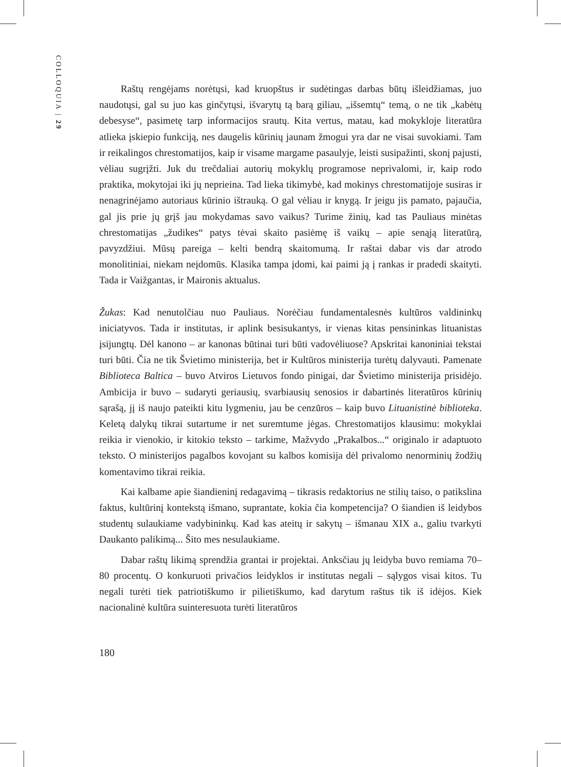COLLOQUIA | 29
Raštų rengėjams norėtųsi, kad kruopštus ir sudėtingas darbas būtų išleidžiamas, juo naudotųsi, gal su juo kas ginčytųsi, išvarytų tą barą giliau, „išsemtų“ temą, o ne tik „kabėtų debesyse“, pasimetę tarp informacijos srautų. Kita vertus, matau, kad mokykloje literatūra atlieka įskiepio funkciją, nes daugelis kūrinių jaunam žmogui yra dar ne visai suvokiami. Tam ir reikalingos chrestomatijos, kaip ir visame margame pasaulyje, leisti susipažinti, skonį pajusti, vėliau sugrįžti. Juk du trečdaliai autorių mokyklų programose neprivalomi, ir, kaip rodo praktika, mokytojai iki jų neprieina. Tad lieka tikimybė, kad mokinys chrestomatijoje susiras ir nenagrinėjamo autoriaus kūrinio ištrauką. O gal vėliau ir knygą. Ir jeigu jis pamato, pajaučia, gal jis prie jų grįš jau mokydamas savo vaikus? Turime žinių, kad tas Pauliaus minėtas chrestomatijas „žudikes“ patys tėvai skaito pasiėmę iš vaikų – apie senąją literatūrą, pavyzdžiui. Mūsų pareiga – kelti bendrą skaitomumą. Ir raštai dabar vis dar atrodo monolitiniai, niekam neįdomūs. Klasika tampa įdomi, kai paimi ją į rankas ir pradedi skaityti. Tada ir Vaižgantas, ir Maironis aktualus.
Žukas: Kad nenutolčiau nuo Pauliaus. Norėčiau fundamentalesnės kultūros valdininkų iniciatyvos. Tada ir institutas, ir aplink besisukantys, ir vienas kitas pensininkas lituanistas įsijungtų. Dėl kanono – ar kanonas būtinai turi būti vadovėliuose? Apskritai kanoniniai tekstai turi būti. Čia ne tik Švietimo ministerija, bet ir Kultūros ministerija turėtų dalyvauti. Pamenate Biblioteca Baltica – buvo Atviros Lietuvos fondo pinigai, dar Švietimo ministerija prisidėjo. Ambicija ir buvo – sudaryti geriausių, svarbiausių senosios ir dabartinės literatūros kūrinių sąrašą, jį iš naujo pateikti kitu lygmeniu, jau be cenzūros – kaip buvo Lituanistinė biblioteka. Keletą dalykų tikrai sutartume ir net suremtume jėgas. Chrestomatijos klausimu: mokyklai reikia ir vienokio, ir kitokio teksto – tarkime, Mažvydo „Prakalbos...“ originalo ir adaptuoto teksto. O ministerijos pagalbos kovojant su kalbos komisija dėl privalomo nenorminių žodžių komentavimo tikrai reikia.
Kai kalbame apie šiandieninį redagavimą – tikrasis redaktorius ne stilių taiso, o patikslina faktus, kultūrinį kontekstą išmano, suprantate, kokia čia kompetencija? O šiandien iš leidybos studentų sulaukiame vadybininkų. Kad kas ateitų ir sakytų – išmanau XIX a., galiu tvarkyti Daukanto palikimą... Šito mes nesulaukiame.
Dabar raštų likimą sprendžia grantai ir projektai. Anksčiau jų leidyba buvo remiama 70–80 procentų. O konkuruoti privačios leidyklos ir institutas negali – sąlygos visai kitos. Tu negali turėti tiek patriotiškumo ir pilietiškumo, kad darytum raštus tik iš idėjos. Kiek nacionalinė kultūra suinteresuota turėti literatūros
180